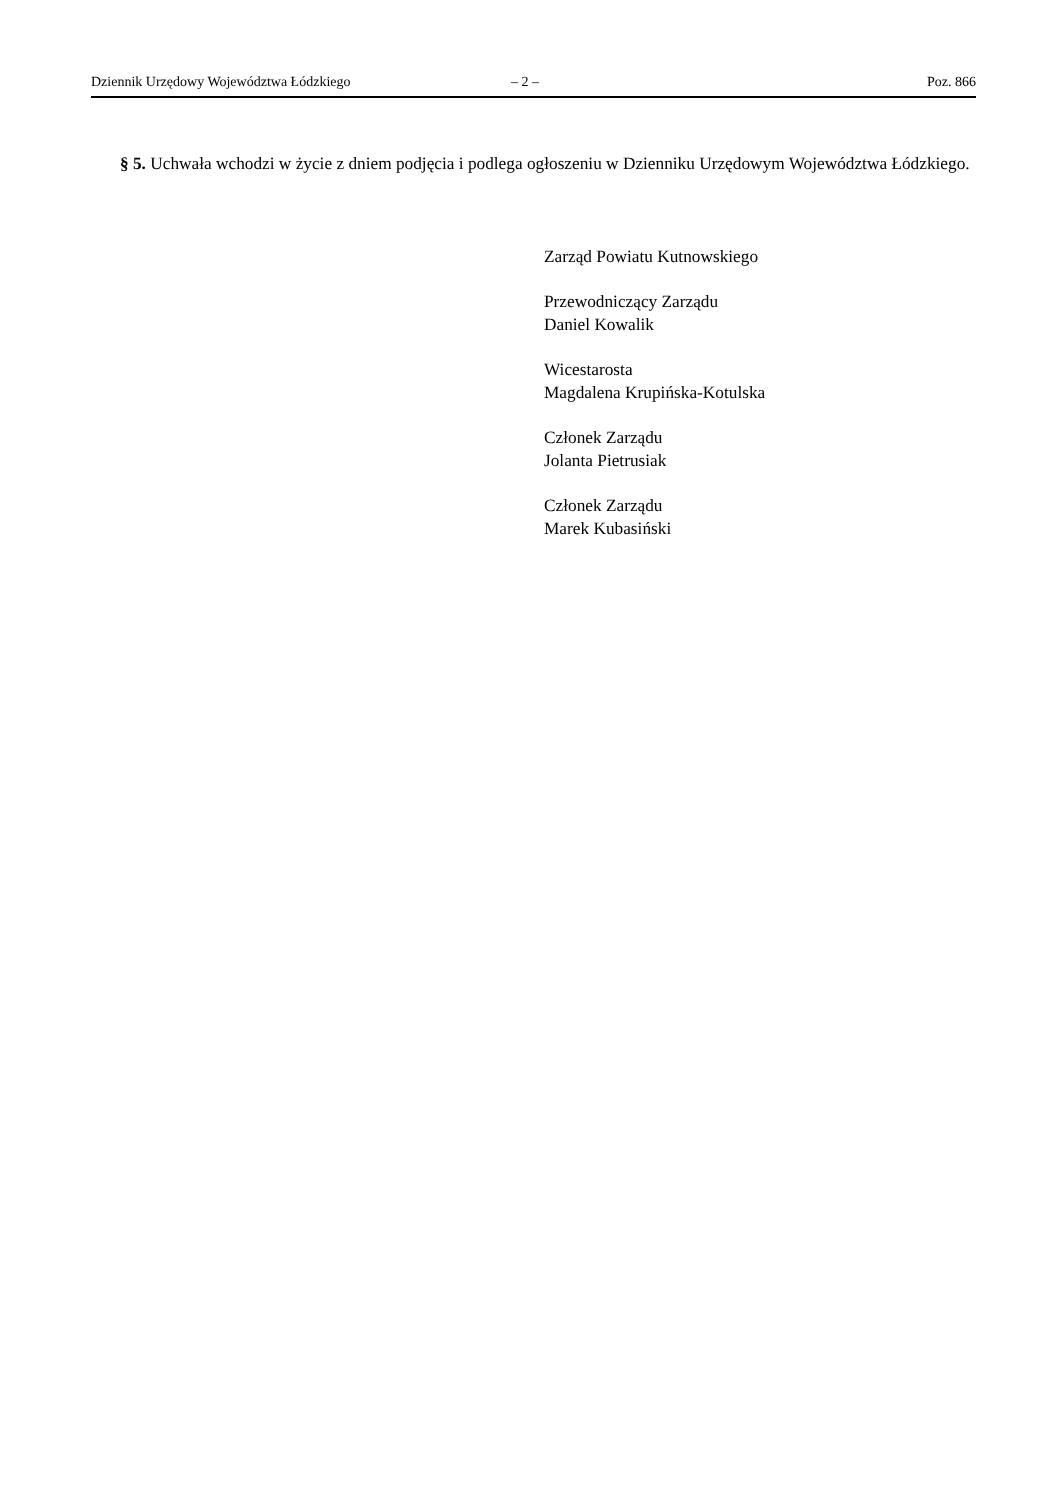Dziennik Urzędowy Województwa Łódzkiego – 2 – Poz. 866
§ 5. Uchwała wchodzi w życie z dniem podjęcia i podlega ogłoszeniu w Dzienniku Urzędowym Województwa Łódzkiego.
Zarząd Powiatu Kutnowskiego
Przewodniczący Zarządu
Daniel Kowalik
Wicestarosta
Magdalena Krupińska-Kotulska
Członek Zarządu
Jolanta Pietrusiak
Członek Zarządu
Marek Kubasiński